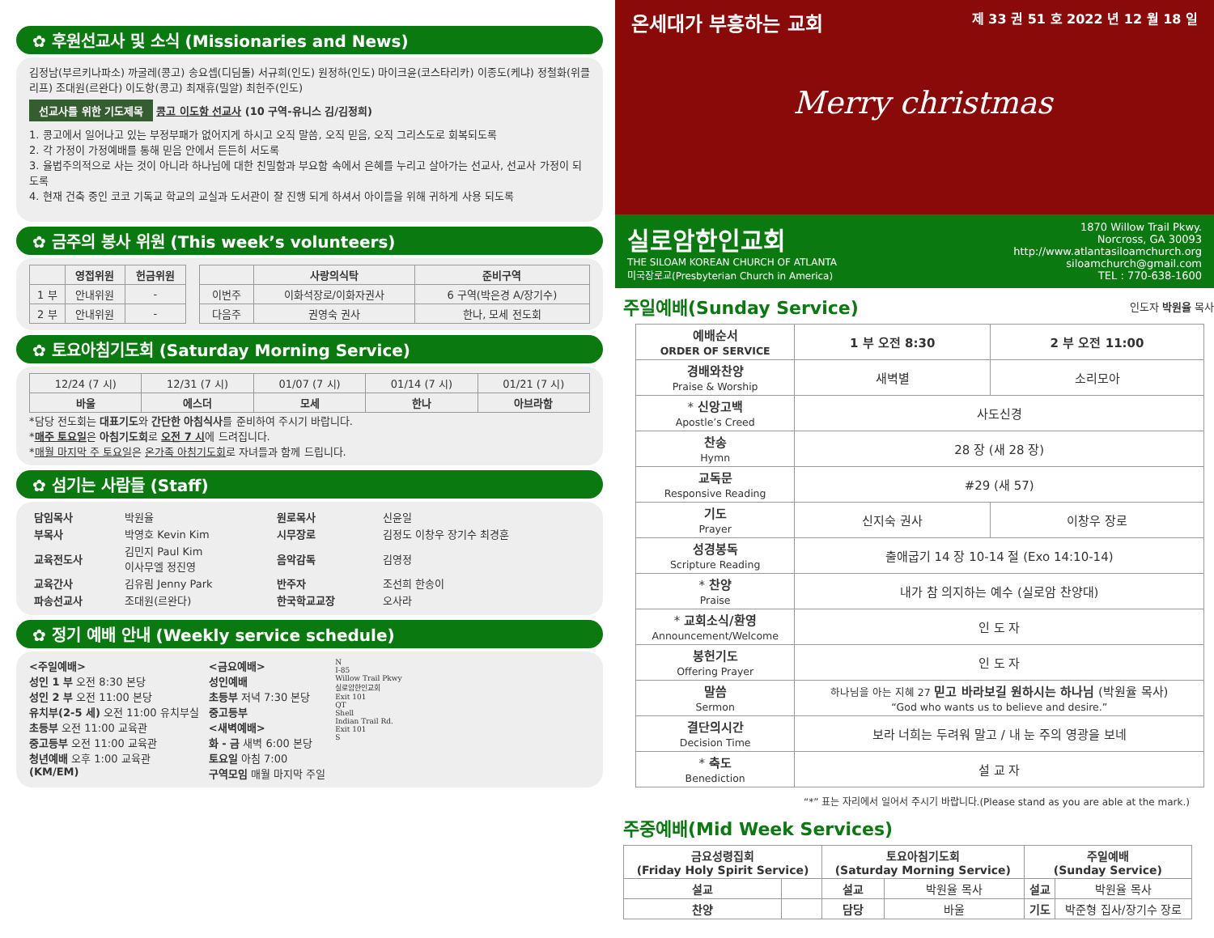✿ 후원선교사 및 소식 (Missionaries and News)
김정남(부르키나파소) 까굴레(콩고) 송요셉(디딤돌) 서규희(인도) 원정하(인도) 마이크윤(코스타리카) 이종도(케냐) 정철화(위클리프) 조대원(르완다) 이도항(콩고) 최재휴(밀알) 최헌주(인도)
선교사를 위한 기도제목 콩고 이도항 선교사 (10 구역-유니스 김/김정희)
1. 콩고에서 일어나고 있는 부정부패가 없어지게 하시고 오직 말씀, 오직 믿음, 오직 그리스도로 회복되도록
2. 각 가정이 가정예배를 통해 믿음 안에서 든든히 서도록
3. 율법주의적으로 사는 것이 아니라 하나님에 대한 친밀함과 부요함 속에서 은혜를 누리고 살아가는 선교사, 선교사 가정이 되도록
4. 현재 건축 중인 코코 기독교 학교의 교실과 도서관이 잘 진행 되게 하셔서 아이들을 위해 귀하게 사용 되도록
✿ 금주의 봉사 위원 (This week’s volunteers)
| | 영접위원 | 헌금위원 |
| --- | --- | --- |
| 1 부 | 안내위원 | - |
| 2 부 | 안내위원 | - |
| | 사랑의식탁 | 준비구역 |
| --- | --- | --- |
| 이번주 | 이화석장로/이화자권사 | 6 구역(박은경 A/장기수) |
| 다음주 | 권영숙 권사 | 한나, 모세 전도회 |
✿ 토요아침기도회 (Saturday Morning Service)
| 12/24 (7 시) | 12/31 (7 시) | 01/07 (7 시) | 01/14 (7 시) | 01/21 (7 시) |
| 바울 | 에스더 | 모세 | 한나 | 아브라함 |
*담당 전도회는 대표기도와 간단한 아침식사를 준비하여 주시기 바랍니다.
*매주 토요일은 아침기도회로 오전 7 시에 드려집니다.
*매월 마지막 주 토요일은 온가족 아침기도회로 자녀들과 함께 드립니다.
✿ 섬기는 사람들 (Staff)
| 담임목사 | 박원율 | 원로목사 | 신윤일 |
| 부목사 | 박영호 Kevin Kim | 시무장로 | 김정도 이창우 장기수 최경훈 |
| 교육전도사 | 김민지 Paul Kim 이사무엘 정진영 | 음악감독 | 김영정 |
| 교육간사 | 김유림 Jenny Park | 반주자 | 조선희 한송이 |
| 파송선교사 | 조대원(르완다) | 한국학교교장 | 오사라 |
✿ 정기 예배 안내 (Weekly service schedule)
<주일예배>
성인 1 부 오전 8:30 본당
성인 2 부 오전 11:00 본당
유치부(2-5 세) 오전 11:00 유치부실
초등부 오전 11:00 교육관
중고등부 오전 11:00 교육관
청년예배 오후 1:00 교육관
(KM/EM)
<금요예배>
성인예배
초등부 저녁 7:30 본당
중고등부
<새벽예배>
화 - 금 새벽 6:00 본당
토요일 아침 7:00
구역모임 매월 마지막 주일
N
I-85
Willow Trail Pkwy
실로암한인교회
Exit 101
QT
Shell
Indian Trail Rd.
Exit 101
S
온세대가 부흥하는 교회 제 33 권 51 호 2022 년 12 월 18 일
Merry christmas
실로암한인교회
THE SILOAM KOREAN CHURCH OF ATLANTA
미국장로교(Presbyterian Church in America)
1870 Willow Trail Pkwy.
Norcross, GA 30093
http://www.atlantasiloamchurch.org
siloamchurch@gmail.com
TEL : 770-638-1600
주일예배(Sunday Service)
인도자 박원율 목사
| 예배순서 ORDER OF SERVICE | 1 부 오전 8:30 | 2 부 오전 11:00 |
| --- | --- | --- |
| 경배와찬양 Praise & Worship | 새벽별 | 소리모아 |
| * 신앙고백 Apostle’s Creed | 사도신경 | |
| 찬송 Hymn | 28 장 (새 28 장) | |
| 교독문 Responsive Reading | #29 (새 57) | |
| 기도 Prayer | 신지숙 권사 | 이창우 장로 |
| 성경봉독 Scripture Reading | 출애굽기 14 장 10-14 절 (Exo 14:10-14) | |
| * 찬양 Praise | 내가 참 의지하는 예수 (실로암 찬양대) | |
| * 교회소식/환영 Announcement/Welcome | 인 도 자 | |
| 봉헌기도 Offering Prayer | 인 도 자 | |
| 말씀 Sermon | 하나님을 아는 지혜 27 믿고 바라보길 원하시는 하나님 (박원율 목사) “God who wants us to believe and desire.” | |
| 결단의시간 Decision Time | 보라 너희는 두려워 말고 / 내 눈 주의 영광을 보네 | |
| * 축도 Benediction | 설 교 자 | |
“*” 표는 자리에서 일어서 주시기 바랍니다.(Please stand as you are able at the mark.)
주중예배(Mid Week Services)
| 금요성령집회 (Friday Holy Spirit Service) | | 토요아침기도회 (Saturday Morning Service) | | 주일예배 (Sunday Service) | |
| --- | --- | --- | --- | --- | --- |
| 설교 | | 설교 | 박원율 목사 | 설교 | 박원율 목사 |
| 찬양 | | 담당 | 바울 | 기도 | 박준형 집사/장기수 장로 |